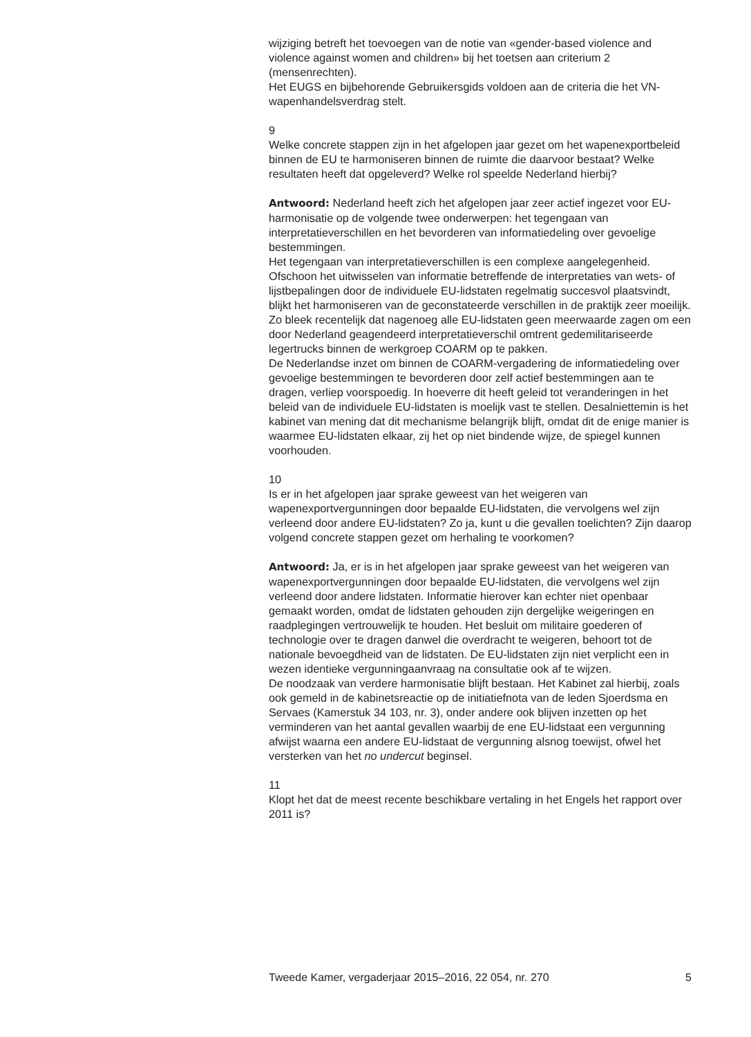wijziging betreft het toevoegen van de notie van «gender-based violence and violence against women and children» bij het toetsen aan criterium 2 (mensenrechten).
Het EUGS en bijbehorende Gebruikersgids voldoen aan de criteria die het VN-wapenhandelsverdrag stelt.
9
Welke concrete stappen zijn in het afgelopen jaar gezet om het wapenexportbeleid binnen de EU te harmoniseren binnen de ruimte die daarvoor bestaat? Welke resultaten heeft dat opgeleverd? Welke rol speelde Nederland hierbij?
Antwoord: Nederland heeft zich het afgelopen jaar zeer actief ingezet voor EU-harmonisatie op de volgende twee onderwerpen: het tegengaan van interpretatieverschillen en het bevorderen van informatiedeling over gevoelige bestemmingen.
Het tegengaan van interpretatieverschillen is een complexe aangelegenheid. Ofschoon het uitwisselen van informatie betreffende de interpretaties van wets- of lijstbepalingen door de individuele EU-lidstaten regelmatig succesvol plaatsvindt, blijkt het harmoniseren van de geconstateerde verschillen in de praktijk zeer moeilijk. Zo bleek recentelijk dat nagenoeg alle EU-lidstaten geen meerwaarde zagen om een door Nederland geagendeerd interpretatieverschil omtrent gedemilitariseerde legertrucks binnen de werkgroep COARM op te pakken.
De Nederlandse inzet om binnen de COARM-vergadering de informatiedeling over gevoelige bestemmingen te bevorderen door zelf actief bestemmingen aan te dragen, verliep voorspoedig. In hoeverre dit heeft geleid tot veranderingen in het beleid van de individuele EU-lidstaten is moelijk vast te stellen. Desalniettemin is het kabinet van mening dat dit mechanisme belangrijk blijft, omdat dit de enige manier is waarmee EU-lidstaten elkaar, zij het op niet bindende wijze, de spiegel kunnen voorhouden.
10
Is er in het afgelopen jaar sprake geweest van het weigeren van wapenexportvergunningen door bepaalde EU-lidstaten, die vervolgens wel zijn verleend door andere EU-lidstaten? Zo ja, kunt u die gevallen toelichten? Zijn daarop volgend concrete stappen gezet om herhaling te voorkomen?
Antwoord: Ja, er is in het afgelopen jaar sprake geweest van het weigeren van wapenexportvergunningen door bepaalde EU-lidstaten, die vervolgens wel zijn verleend door andere lidstaten. Informatie hierover kan echter niet openbaar gemaakt worden, omdat de lidstaten gehouden zijn dergelijke weigeringen en raadplegingen vertrouwelijk te houden. Het besluit om militaire goederen of technologie over te dragen danwel die overdracht te weigeren, behoort tot de nationale bevoegdheid van de lidstaten. De EU-lidstaten zijn niet verplicht een in wezen identieke vergunningaanvraag na consultatie ook af te wijzen.
De noodzaak van verdere harmonisatie blijft bestaan. Het Kabinet zal hierbij, zoals ook gemeld in de kabinetsreactie op de initiatiefnota van de leden Sjoerdsma en Servaes (Kamerstuk 34 103, nr. 3), onder andere ook blijven inzetten op het verminderen van het aantal gevallen waarbij de ene EU-lidstaat een vergunning afwijst waarna een andere EU-lidstaat de vergunning alsnog toewijst, ofwel het versterken van het no undercut beginsel.
11
Klopt het dat de meest recente beschikbare vertaling in het Engels het rapport over 2011 is?
Tweede Kamer, vergaderjaar 2015–2016, 22 054, nr. 270 5